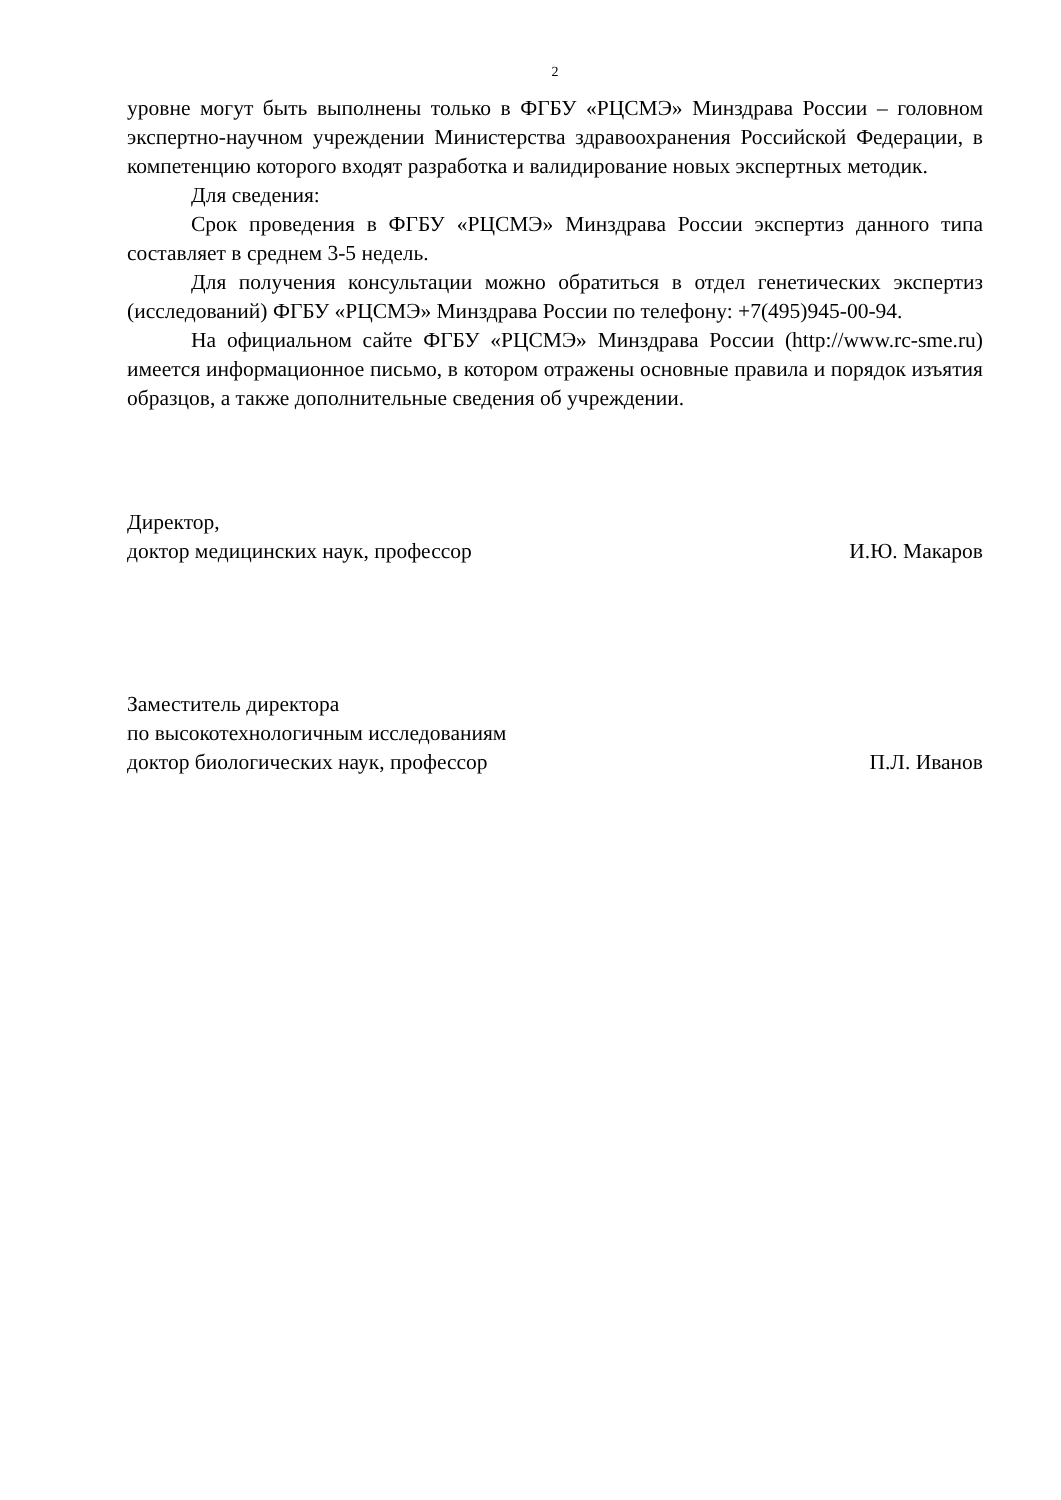2
уровне могут быть выполнены только в ФГБУ «РЦСМЭ» Минздрава России – головном экспертно-научном учреждении Министерства здравоохранения Российской Федерации, в компетенцию которого входят разработка и валидирование новых экспертных методик.
Для сведения:
Срок проведения в ФГБУ «РЦСМЭ» Минздрава России экспертиз данного типа составляет в среднем 3-5 недель.
Для получения консультации можно обратиться в отдел генетических экспертиз (исследований) ФГБУ «РЦСМЭ» Минздрава России по телефону: +7(495)945-00-94.
На официальном сайте ФГБУ «РЦСМЭ» Минздрава России (http://www.rc-sme.ru) имеется информационное письмо, в котором отражены основные правила и порядок изъятия образцов, а также дополнительные сведения об учреждении.
Директор,
доктор медицинских наук, профессор
И.Ю. Макаров
Заместитель директора
по высокотехнологичным исследованиям
доктор биологических наук, профессор
П.Л. Иванов